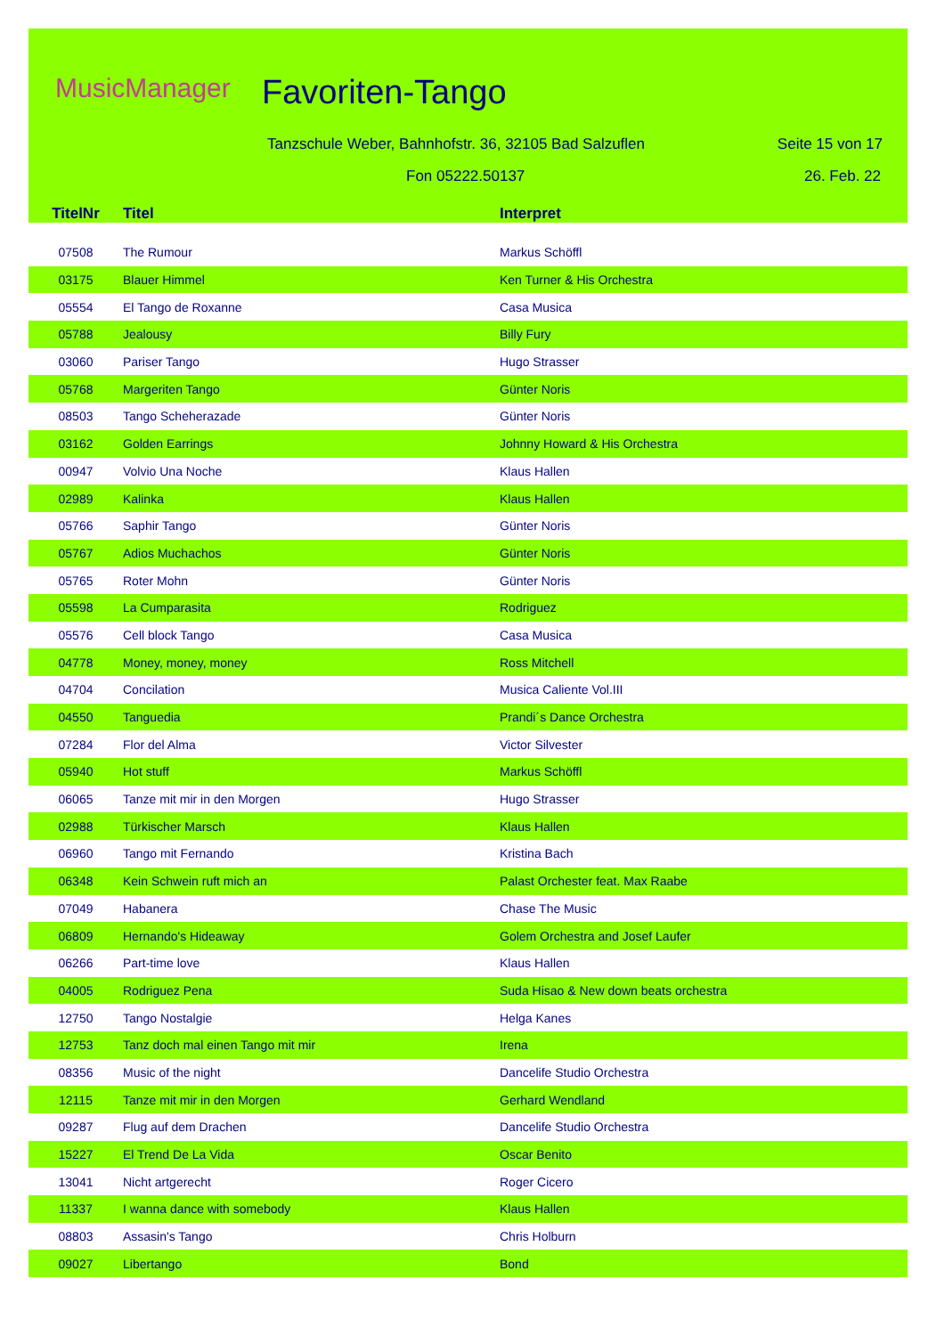MusicManager Favoriten-Tango
Tanzschule Weber, Bahnhofstr. 36, 32105 Bad Salzuflen
Seite 15 von 17
Fon 05222.50137 26. Feb. 22
| TitelNr | Titel | Interpret |
| --- | --- | --- |
| 07508 | The Rumour | Markus Schöffl |
| 03175 | Blauer Himmel | Ken Turner & His Orchestra |
| 05554 | El Tango de Roxanne | Casa Musica |
| 05788 | Jealousy | Billy Fury |
| 03060 | Pariser Tango | Hugo Strasser |
| 05768 | Margeriten Tango | Günter Noris |
| 08503 | Tango Scheherazade | Günter Noris |
| 03162 | Golden Earrings | Johnny Howard & His Orchestra |
| 00947 | Volvio Una Noche | Klaus Hallen |
| 02989 | Kalinka | Klaus Hallen |
| 05766 | Saphir Tango | Günter Noris |
| 05767 | Adios Muchachos | Günter Noris |
| 05765 | Roter Mohn | Günter Noris |
| 05598 | La Cumparasita | Rodriguez |
| 05576 | Cell block Tango | Casa Musica |
| 04778 | Money, money, money | Ross Mitchell |
| 04704 | Concilation | Musica Caliente Vol.III |
| 04550 | Tanguedia | Prandi´s Dance Orchestra |
| 07284 | Flor del Alma | Victor Silvester |
| 05940 | Hot stuff | Markus Schöffl |
| 06065 | Tanze mit mir in den Morgen | Hugo Strasser |
| 02988 | Türkischer Marsch | Klaus Hallen |
| 06960 | Tango mit Fernando | Kristina Bach |
| 06348 | Kein Schwein ruft mich an | Palast Orchester feat. Max Raabe |
| 07049 | Habanera | Chase The Music |
| 06809 | Hernando's Hideaway | Golem Orchestra and Josef Laufer |
| 06266 | Part-time love | Klaus Hallen |
| 04005 | Rodriguez Pena | Suda Hisao & New down beats orchestra |
| 12750 | Tango Nostalgie | Helga Kanes |
| 12753 | Tanz doch mal einen Tango mit mir | Irena |
| 08356 | Music of the night | Dancelife Studio Orchestra |
| 12115 | Tanze mit mir in den Morgen | Gerhard Wendland |
| 09287 | Flug auf dem Drachen | Dancelife Studio Orchestra |
| 15227 | El Trend De La Vida | Oscar Benito |
| 13041 | Nicht artgerecht | Roger Cicero |
| 11337 | I wanna dance with somebody | Klaus Hallen |
| 08803 | Assasin's Tango | Chris Holburn |
| 09027 | Libertango | Bond |